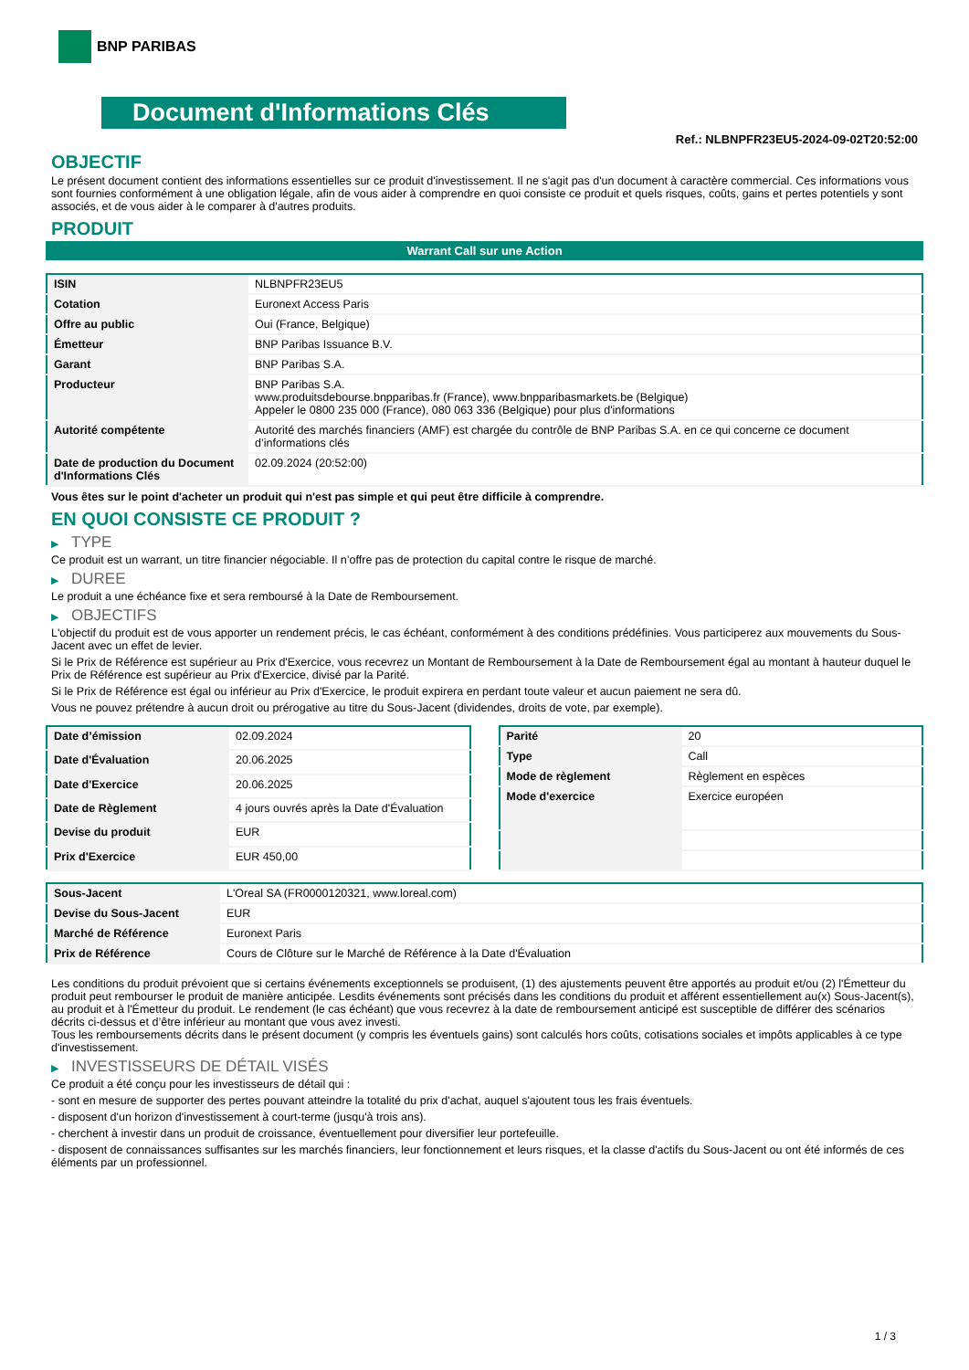BNP PARIBAS
Document d'Informations Clés
Ref.: NLBNPFR23EU5-2024-09-02T20:52:00
OBJECTIF
Le présent document contient des informations essentielles sur ce produit d'investissement. Il ne s'agit pas d'un document à caractère commercial. Ces informations vous sont fournies conformément à une obligation légale, afin de vous aider à comprendre en quoi consiste ce produit et quels risques, coûts, gains et pertes potentiels y sont associés, et de vous aider à le comparer à d'autres produits.
PRODUIT
Warrant Call sur une Action
| ISIN | NLBNPFR23EU5 |
| Cotation | Euronext Access Paris |
| Offre au public | Oui (France, Belgique) |
| Émetteur | BNP Paribas Issuance B.V. |
| Garant | BNP Paribas S.A. |
| Producteur | BNP Paribas S.A. www.produitsdebourse.bnpparibas.fr (France), www.bnpparibasmarkets.be (Belgique) Appeler le 0800 235 000 (France), 080 063 336 (Belgique) pour plus d'informations |
| Autorité compétente | Autorité des marchés financiers (AMF) est chargée du contrôle de BNP Paribas S.A. en ce qui concerne ce document d’informations clés |
| Date de production du Document d'Informations Clés | 02.09.2024 (20:52:00) |
Vous êtes sur le point d'acheter un produit qui n'est pas simple et qui peut être difficile à comprendre.
EN QUOI CONSISTE CE PRODUIT ?
▶ TYPE
Ce produit est un warrant, un titre financier négociable. Il n’offre pas de protection du capital contre le risque de marché.
▶ DUREE
Le produit a une échéance fixe et sera remboursé à la Date de Remboursement.
▶ OBJECTIFS
L'objectif du produit est de vous apporter un rendement précis, le cas échéant, conformément à des conditions prédéfinies. Vous participerez aux mouvements du Sous-Jacent avec un effet de levier.
Si le Prix de Référence est supérieur au Prix d'Exercice, vous recevrez un Montant de Remboursement à la Date de Remboursement égal au montant à hauteur duquel le Prix de Référence est supérieur au Prix d'Exercice, divisé par la Parité.
Si le Prix de Référence est égal ou inférieur au Prix d'Exercice, le produit expirera en perdant toute valeur et aucun paiement ne sera dû.
Vous ne pouvez prétendre à aucun droit ou prérogative au titre du Sous-Jacent (dividendes, droits de vote, par exemple).
| Date d’émission | 02.09.2024 |
| Date d'Évaluation | 20.06.2025 |
| Date d'Exercice | 20.06.2025 |
| Date de Règlement | 4 jours ouvrés après la Date d'Évaluation |
| Devise du produit | EUR |
| Prix d'Exercice | EUR 450,00 |
| Parité | 20 |
| Type | Call |
| Mode de règlement | Règlement en espèces |
| Mode d'exercice | Exercice européen |
| Sous-Jacent | L'Oreal SA (FR0000120321, www.loreal.com) |
| Devise du Sous-Jacent | EUR |
| Marché de Référence | Euronext Paris |
| Prix de Référence | Cours de Clôture sur le Marché de Référence à la Date d'Évaluation |
Les conditions du produit prévoient que si certains événements exceptionnels se produisent, (1) des ajustements peuvent être apportés au produit et/ou (2) l'Émetteur du produit peut rembourser le produit de manière anticipée. Lesdits événements sont précisés dans les conditions du produit et afférent essentiellement au(x) Sous-Jacent(s), au produit et à l'Émetteur du produit. Le rendement (le cas échéant) que vous recevrez à la date de remboursement anticipé est susceptible de différer des scénarios décrits ci-dessus et d’être inférieur au montant que vous avez investi.
Tous les remboursements décrits dans le présent document (y compris les éventuels gains) sont calculés hors coûts, cotisations sociales et impôts applicables à ce type d'investissement.
▶ INVESTISSEURS DE DÉTAIL VISÉS
Ce produit a été conçu pour les investisseurs de détail qui :
- sont en mesure de supporter des pertes pouvant atteindre la totalité du prix d'achat, auquel s'ajoutent tous les frais éventuels.
- disposent d'un horizon d'investissement à court-terme (jusqu'à trois ans).
- cherchent à investir dans un produit de croissance, éventuellement pour diversifier leur portefeuille.
- disposent de connaissances suffisantes sur les marchés financiers, leur fonctionnement et leurs risques, et la classe d'actifs du Sous-Jacent ou ont été informés de ces éléments par un professionnel.
1 / 3